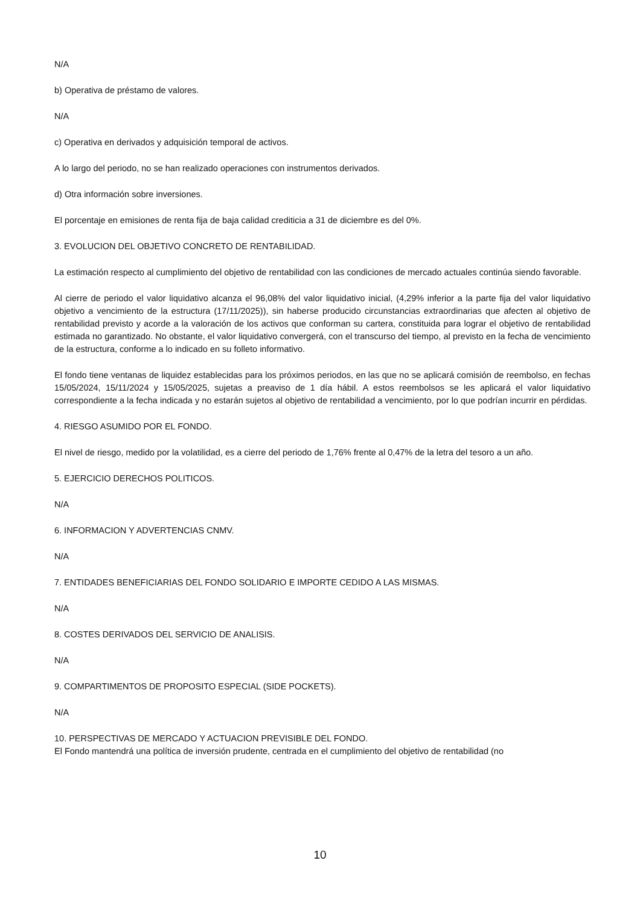N/A
b) Operativa de préstamo de valores.
N/A
c) Operativa en derivados y adquisición temporal de activos.
A lo largo del periodo, no se han realizado operaciones con instrumentos derivados.
d) Otra información sobre inversiones.
El porcentaje en emisiones de renta fija de baja calidad crediticia a 31 de diciembre es del 0%.
3. EVOLUCION DEL OBJETIVO CONCRETO DE RENTABILIDAD.
La estimación respecto al cumplimiento del objetivo de rentabilidad con las condiciones de mercado actuales continúa siendo favorable.
Al cierre de periodo el valor liquidativo alcanza el 96,08% del valor liquidativo inicial, (4,29% inferior a la parte fija del valor liquidativo objetivo a vencimiento de la estructura (17/11/2025)), sin haberse producido circunstancias extraordinarias que afecten al objetivo de rentabilidad previsto y acorde a la valoración de los activos que conforman su cartera, constituida para lograr el objetivo de rentabilidad estimada no garantizado. No obstante, el valor liquidativo convergerá, con el transcurso del tiempo, al previsto en la fecha de vencimiento de la estructura, conforme a lo indicado en su folleto informativo.
El fondo tiene ventanas de liquidez establecidas para los próximos periodos, en las que no se aplicará comisión de reembolso, en fechas 15/05/2024, 15/11/2024 y 15/05/2025, sujetas a preaviso de 1 día hábil. A estos reembolsos se les aplicará el valor liquidativo correspondiente a la fecha indicada y no estarán sujetos al objetivo de rentabilidad a vencimiento, por lo que podrían incurrir en pérdidas.
4. RIESGO ASUMIDO POR EL FONDO.
El nivel de riesgo, medido por la volatilidad, es a cierre del periodo de 1,76% frente al 0,47% de la letra del tesoro a un año.
5. EJERCICIO DERECHOS POLITICOS.
N/A
6. INFORMACION Y ADVERTENCIAS CNMV.
N/A
7. ENTIDADES BENEFICIARIAS DEL FONDO SOLIDARIO E IMPORTE CEDIDO A LAS MISMAS.
N/A
8. COSTES DERIVADOS DEL SERVICIO DE ANALISIS.
N/A
9. COMPARTIMENTOS DE PROPOSITO ESPECIAL (SIDE POCKETS).
N/A
10. PERSPECTIVAS DE MERCADO Y ACTUACION PREVISIBLE DEL FONDO.
El Fondo mantendrá una política de inversión prudente, centrada en el cumplimiento del objetivo de rentabilidad (no
10